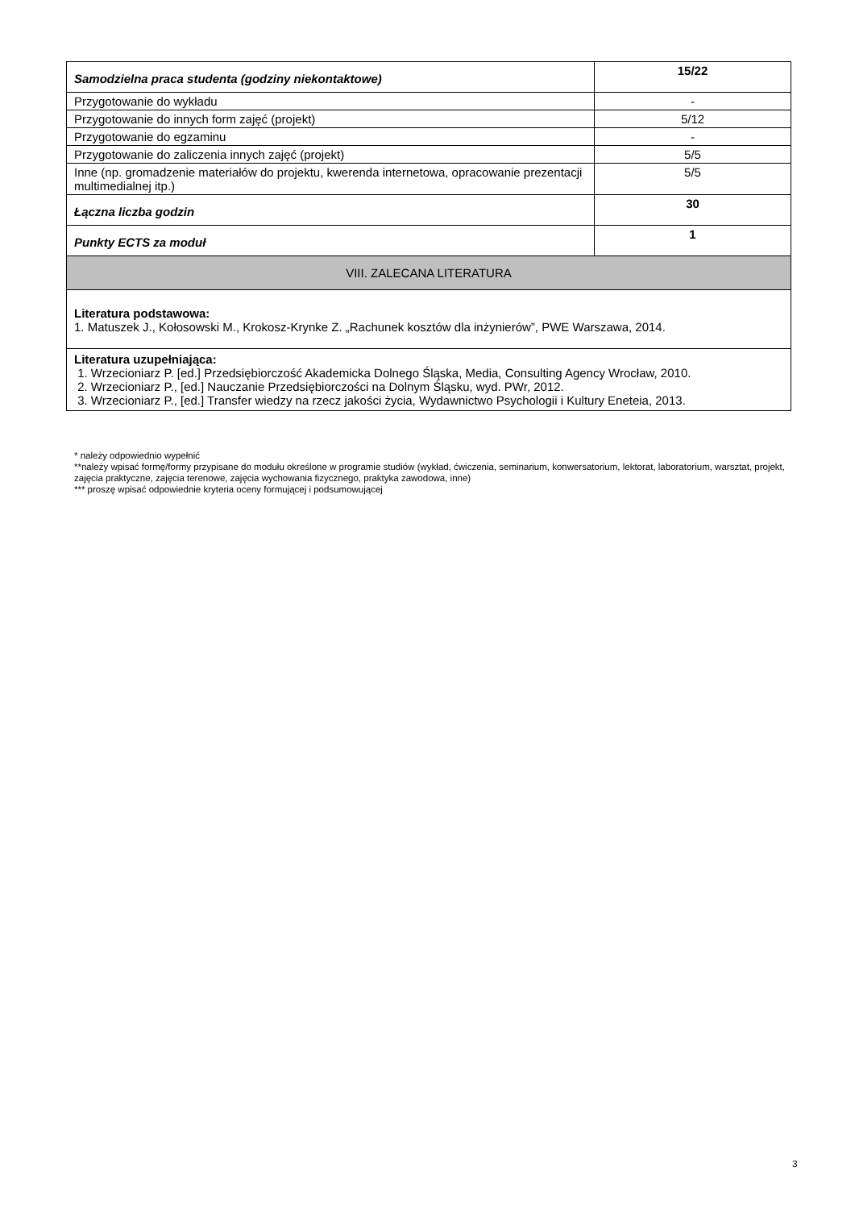| Samodzielna praca studenta (godziny niekontaktowe) | 15/22 |
| Przygotowanie do wykładu | - |
| Przygotowanie do innych form zajęć (projekt) | 5/12 |
| Przygotowanie do egzaminu | - |
| Przygotowanie do zaliczenia innych zajęć (projekt) | 5/5 |
| Inne (np. gromadzenie materiałów do projektu, kwerenda internetowa, opracowanie prezentacji multimedialnej itp.) | 5/5 |
| Łączna liczba godzin | 30 |
| Punkty ECTS za moduł | 1 |
| VIII. ZALECANA LITERATURA | |
| Literatura podstawowa: 1. Matuszek J., Kołosowski M., Krokosz-Krynke Z. „Rachunek kosztów dla inżynierów”, PWE Warszawa, 2014. | |
| Literatura uzupełniająca: 1. Wrzecioniarz P. [ed.] Przedsiębiorczość Akademicka Dolnego Śląska, Media, Consulting Agency Wrocław, 2010. 2. Wrzecioniarz P., [ed.] Nauczanie Przedsiębiorczości na Dolnym Śląsku, wyd. PWr, 2012. 3. Wrzecioniarz P., [ed.] Transfer wiedzy na rzecz jakości życia, Wydawnictwo Psychologii i Kultury Eneteia, 2013. | |
* należy odpowiednio wypełnić
**należy wpisać formę/formy przypisane do modułu określone w programie studiów (wykład, ćwiczenia, seminarium, konwersatorium, lektorat, laboratorium, warsztat, projekt, zajęcia praktyczne, zajęcia terenowe, zajęcia wychowania fizycznego, praktyka zawodowa, inne)
*** proszę wpisać odpowiednie kryteria oceny formującej i podsumowującej
3